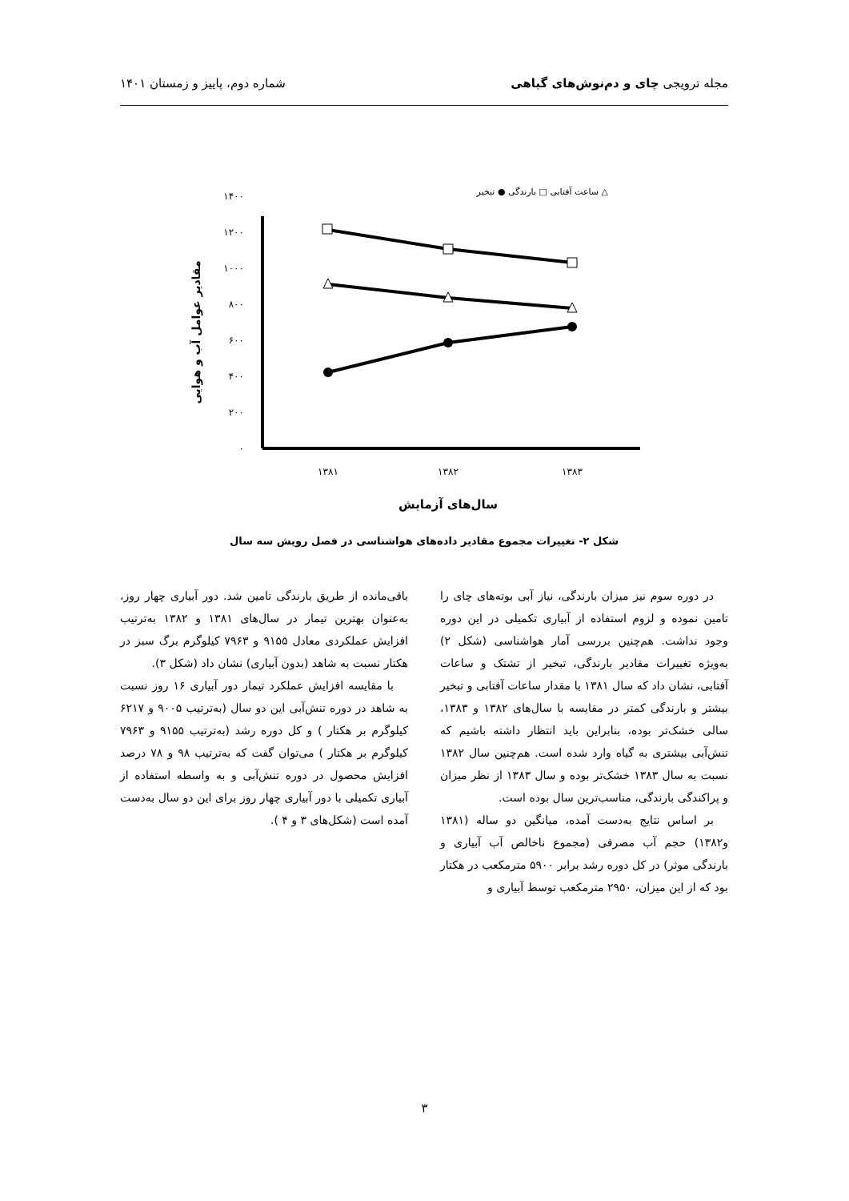مجله ترویجی چای و دم‌نوش‌های گیاهی شماره دوم، پاییز و زمستان ۱۴۰۱
۰
۲۰۰
۴۰۰
۶۰۰
۸۰۰
۱۰۰۰
۱۲۰۰
۱۴۰۰
۱۳۸۱
۱۳۸۲
۱۳۸۳
سال‌های آزمایش
مقادیر عوامل آب و هوایی
ساعت آفتابی □ بارندگی ● تبخیر △
شکل ۲- تغییرات مجموع مقادیر داده‌های هواشناسی در فصل رویش سه سال
در دوره سوم نیز میزان بارندگی، نیاز آبی بوته‌های چای را تامین نموده و لزوم استفاده از آبیاری تکمیلی در این دوره وجود نداشت. هم‌چنین بررسی آمار هواشناسی (شکل ۲) به‌ویژه تغییرات مقادیر بارندگی، تبخیر از تشتک و ساعات آفتابی، نشان داد که سال ۱۳۸۱ با مقدار ساعات آفتابی و تبخیر بیشتر و بارندگی کمتر در مقایسه با سال‌های ۱۳۸۲ و ۱۳۸۳، سالی خشک‌تر بوده، بنابراین باید انتظار داشته باشیم که تنش‌آبی بیشتری به گیاه وارد شده است. هم‌چنین سال ۱۳۸۲ نسبت به سال ۱۳۸۳ خشک‌تر بوده و سال ۱۳۸۳ از نظر میزان و پراکندگی بارندگی، مناسب‌ترین سال بوده است.
بر اساس نتایج به‌دست آمده، میانگین دو ساله (۱۳۸۱ و۱۳۸۲) حجم آب مصرفی (مجموع ناخالص آب آبیاری و بارندگی موثر) در کل دوره رشد برابر ۵۹۰۰ مترمکعب در هکتار بود که از این میزان، ۲۹۵۰ مترمکعب توسط آبیاری و
باقی‌مانده از طریق بارندگی تامین شد. دور آبیاری چهار روز، به‌عنوان بهترین تیمار در سال‌های ۱۳۸۱ و ۱۳۸۲ به‌ترتیب افزایش عملکردی معادل ۹۱۵۵ و ۷۹۶۳ کیلوگرم برگ سبز در هکتار نسبت به شاهد (بدون آبیاری) نشان داد (شکل ۳).
با مقایسه افزایش عملکرد تیمار دور آبیاری ۱۶ روز نسبت به شاهد در دوره تنش‌آبی این دو سال (به‌ترتیب ۹۰۰۵ و ۶۲۱۷ کیلوگرم بر هکتار ) و کل دوره رشد (به‌ترتیب ۹۱۵۵ و ۷۹۶۳ کیلوگرم بر هکتار ) می‌توان گفت که به‌ترتیب ۹۸ و ۷۸ درصد افزایش محصول در دوره تنش‌آبی و به واسطه استفاده از آبیاری تکمیلی با دور آبیاری چهار روز برای این دو سال به‌دست آمده است (شکل‌های ۳ و ۴ ).
۳